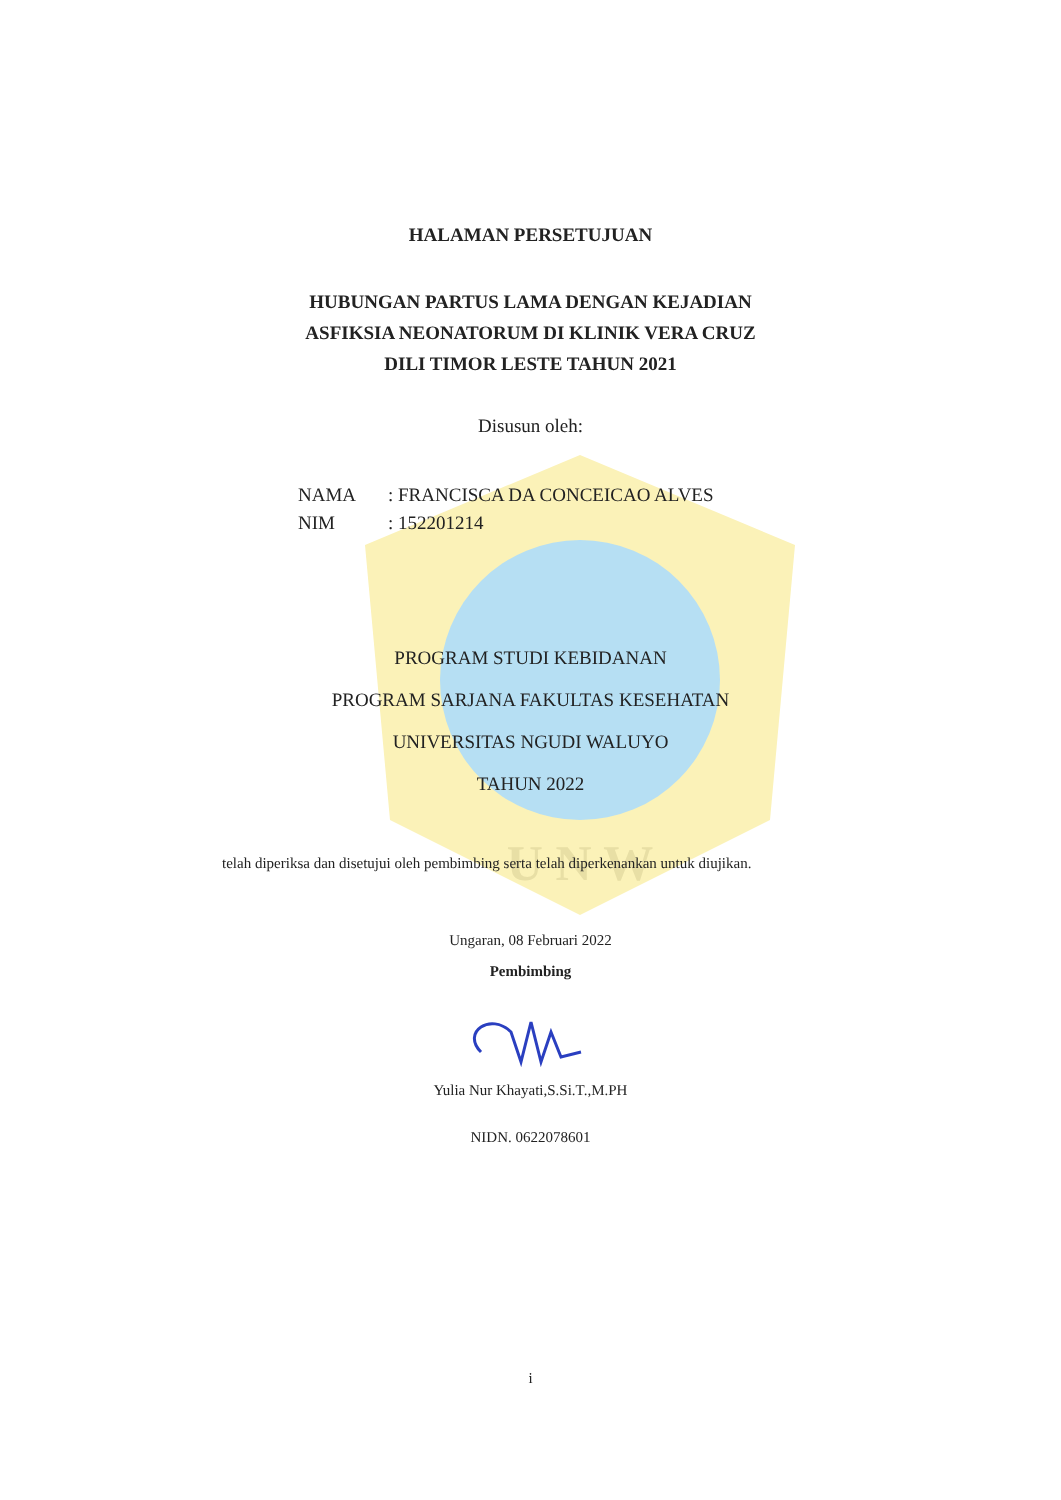U N W
HALAMAN PERSETUJUAN
HUBUNGAN PARTUS LAMA DENGAN KEJADIAN
ASFIKSIA NEONATORUM DI KLINIK VERA CRUZ
DILI TIMOR LESTE TAHUN 2021
Disusun oleh:
NAMA: FRANCISCA DA CONCEICAO ALVES
NIM: 152201214
PROGRAM STUDI KEBIDANAN
PROGRAM SARJANA FAKULTAS KESEHATAN
UNIVERSITAS NGUDI WALUYO
TAHUN 2022
telah diperiksa dan disetujui oleh pembimbing serta telah diperkenankan untuk diujikan.
Ungaran, 08 Februari 2022
Pembimbing
Yulia Nur Khayati,S.Si.T.,M.PH
NIDN. 0622078601
i